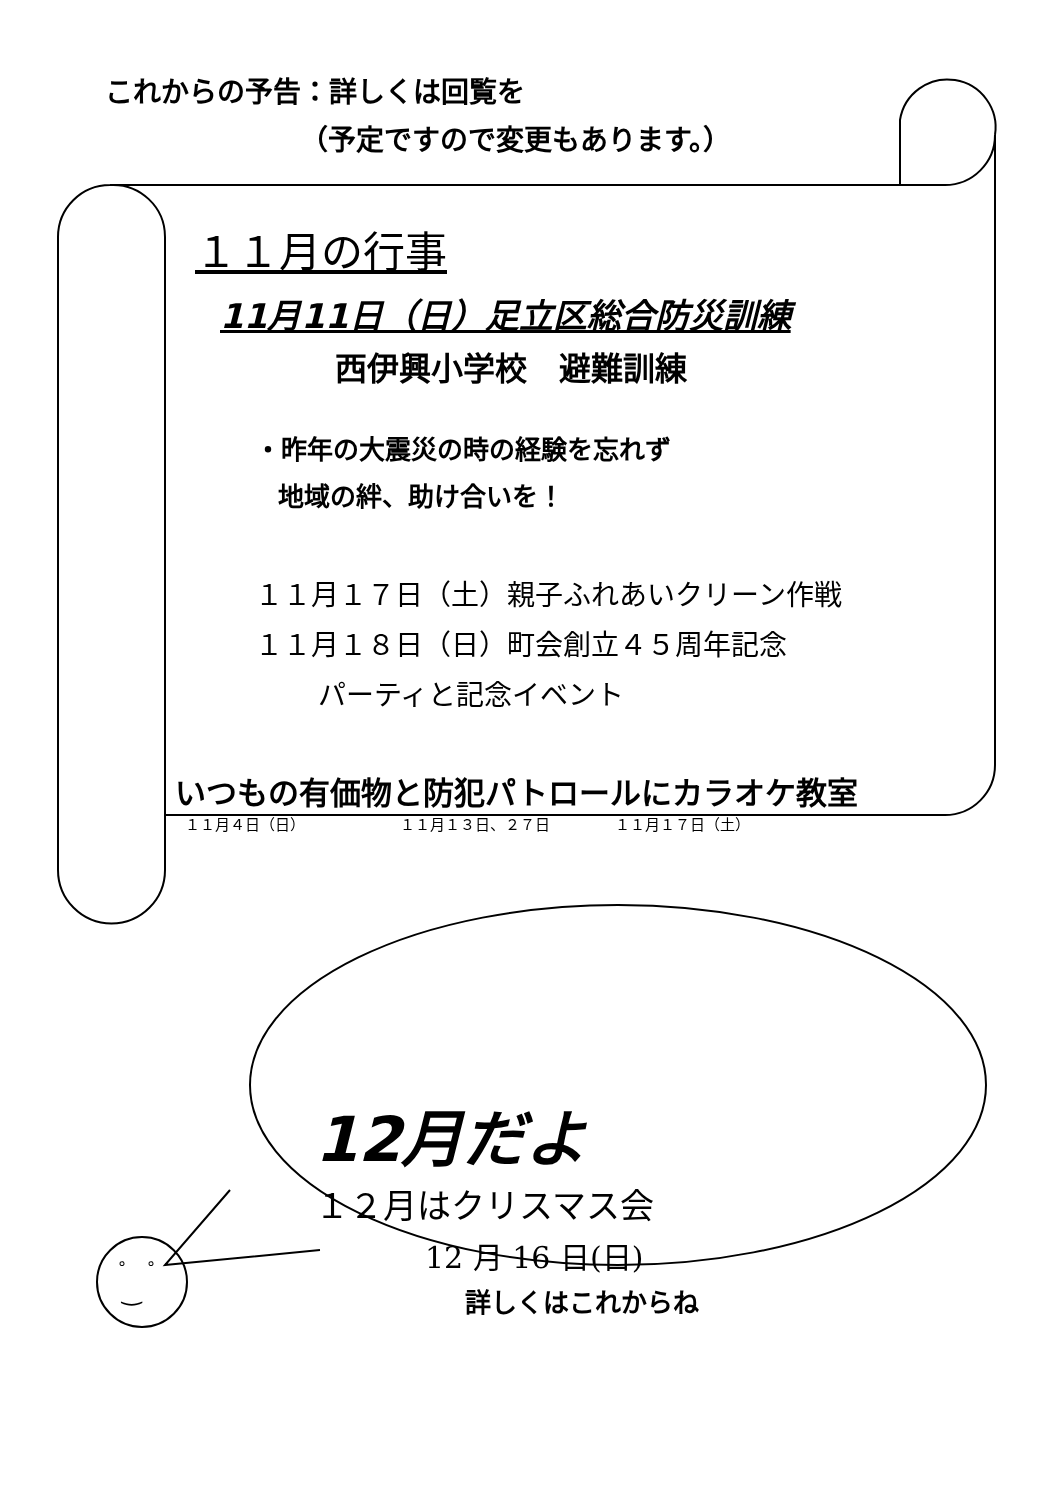これからの予告：詳しくは回覧を
（予定ですので変更もあります。）
１１月の行事
11月11日（日）足立区総合防災訓練
西伊興小学校　避難訓練
・昨年の大震災の時の経験を忘れず
地域の絆、助け合いを！
１１月１７日（土）親子ふれあいクリーン作戦
１１月１８日（日）町会創立４５周年記念
パーティと記念イベント
いつもの有価物と防犯パトロールにカラオケ教室
１１月４日（日） １１月１３日、２７日 １１月１７日（土）
12月だよ
１２月はクリスマス会
12 月 16 日(日)
詳しくはこれからね
° °
‿